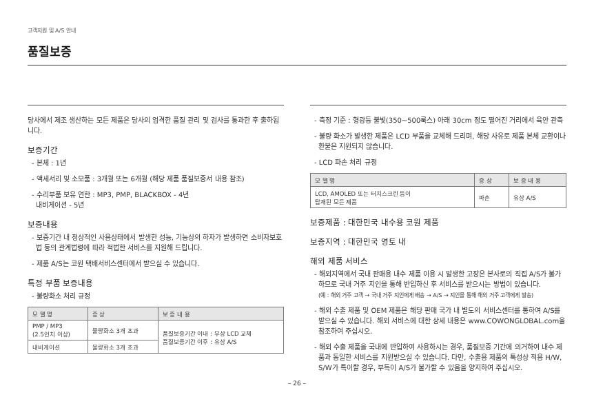고객지원 및 A/S 안내
품질보증
당사에서 제조 생산하는 모든 제품은 당사의 엄격한 품질 관리 및 검사를 통과한 후 출하됩니다.
보증기간
- 본체 : 1년
- 액세서리 및 소모품 : 3개월 또는 6개월 (해당 제품 품질보증서 내용 참조)
- 수리부품 보유 연한 : MP3, PMP, BLACKBOX - 4년
내비게이션 - 5년
보증내용
- 보증기간 내 정상적인 사용상태에서 발생한 성능, 기능상의 하자가 발생하면 소비자보호법 등의 관계법령에 따라 적법한 서비스를 지원해 드립니다.
- 제품 A/S는 코원 택배서비스센터에서 받으실 수 있습니다.
특정 부품 보증내용
- 불량화소 처리 규정
| 모 델 명 | 증 상 | 보 증 내 용 |
| --- | --- | --- |
| PMP / MP3 (2.5인치 이상) | 불량화소 3개 초과 | 품질보증기간 이내 : 무상 LCD 교체 품질보증기간 이후 : 유상 A/S |
| 내비게이션 | 불량화소 3개 초과 | |
- 측정 기준 : 형광등 불빛(350~500룩스) 아래 30cm 정도 떨어진 거리에서 육안 관측
- 불량 화소가 발생한 제품은 LCD 부품을 교체해 드리며, 해당 사유로 제품 본체 교환이나 환불은 지원되지 않습니다.
- LCD 파손 처리 규정
| 모 델 명 | 증 상 | 보 증 내 용 |
| --- | --- | --- |
| LCD, AMOLED 또는 터치스크린 등이 탑재된 모든 제품 | 파손 | 유상 A/S |
보증제품 : 대한민국 내수용 코원 제품
보증지역 : 대한민국 영토 내
해외 제품 서비스
- 해외지역에서 국내 판매용 내수 제품 이용 시 발생한 고장은 본사로의 직접 A/S가 불가하므로 국내 거주 지인을 통해 반입하신 후 서비스를 받으시는 방법이 있습니다.
(예 : 해외 거주 고객 → 국내 거주 지인에게 배송 → A/S → 지인을 통해 해외 거주 고객에게 발송)
- 해외 수출 제품 및 OEM 제품은 해당 판매 국가 내 별도의 서비스센터를 통하여 A/S를 받으실 수 있습니다. 해외 서비스에 대한 상세 내용은 www.COWONGLOBAL.com을 참조하여 주십시오.
- 해외 수출 제품을 국내에 반입하여 사용하시는 경우, 품질보증 기간에 의거하여 내수 제품과 동일한 서비스를 지원받으실 수 있습니다. 다만, 수출용 제품의 특성상 적용 H/W, S/W가 특이할 경우, 부득이 A/S가 불가할 수 있음을 양지하여 주십시오.
– 26 –